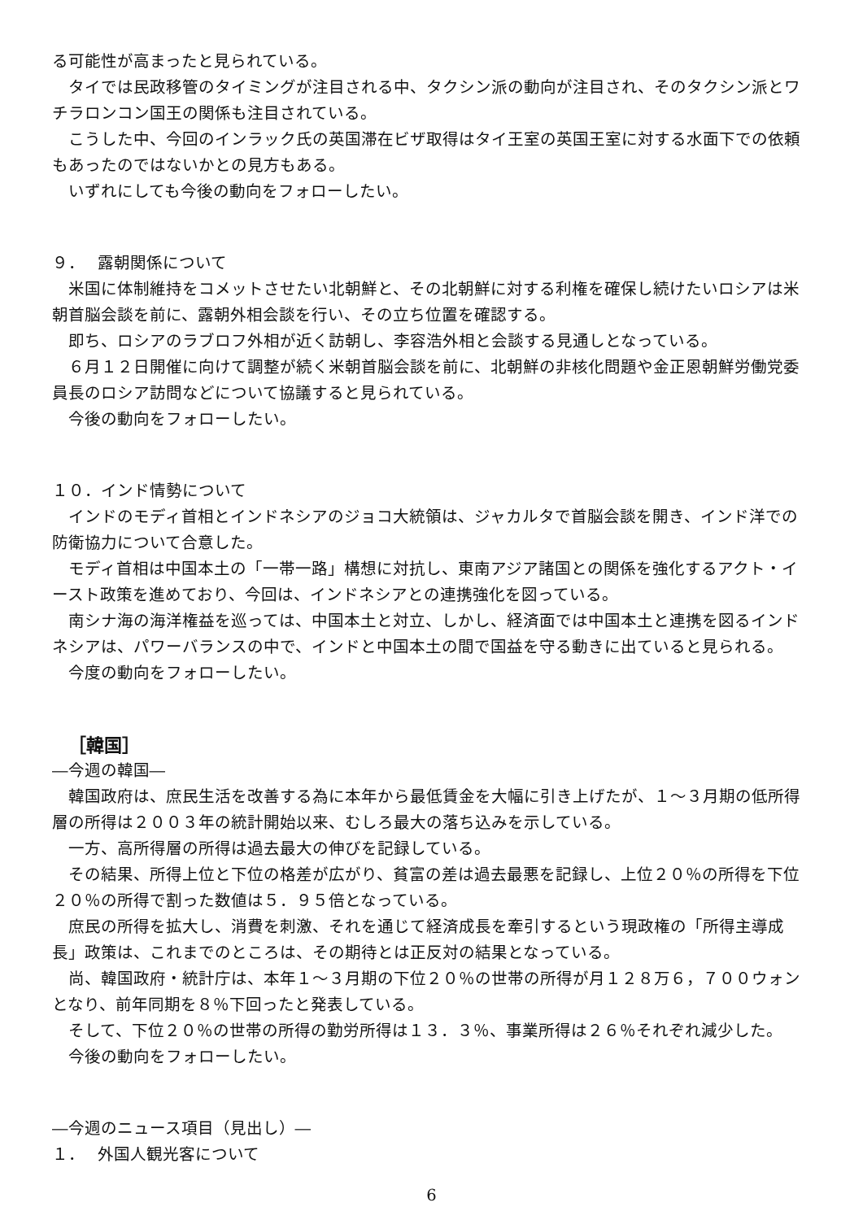る可能性が高まったと見られている。
タイでは民政移管のタイミングが注目される中、タクシン派の動向が注目され、そのタクシン派とワチラロンコン国王の関係も注目されている。
こうした中、今回のインラック氏の英国滞在ビザ取得はタイ王室の英国王室に対する水面下での依頼もあったのではないかとの見方もある。
いずれにしても今後の動向をフォローしたい。
９．　 露朝関係について
米国に体制維持をコメットさせたい北朝鮮と、その北朝鮮に対する利権を確保し続けたいロシアは米朝首脳会談を前に、露朝外相会談を行い、その立ち位置を確認する。
即ち、ロシアのラブロフ外相が近く訪朝し、李容浩外相と会談する見通しとなっている。
６月１２日開催に向けて調整が続く米朝首脳会談を前に、北朝鮮の非核化問題や金正恩朝鮮労働党委員長のロシア訪問などについて協議すると見られている。
今後の動向をフォローしたい。
１０．インド情勢について
インドのモディ首相とインドネシアのジョコ大統領は、ジャカルタで首脳会談を開き、インド洋での防衛協力について合意した。
モディ首相は中国本土の「一帯一路」構想に対抗し、東南アジア諸国との関係を強化するアクト・イースト政策を進めており、今回は、インドネシアとの連携強化を図っている。
南シナ海の海洋権益を巡っては、中国本土と対立、しかし、経済面では中国本土と連携を図るインドネシアは、パワーバランスの中で、インドと中国本土の間で国益を守る動きに出ていると見られる。
今度の動向をフォローしたい。
［韓国］
―今週の韓国―
韓国政府は、庶民生活を改善する為に本年から最低賃金を大幅に引き上げたが、１～３月期の低所得層の所得は２００３年の統計開始以来、むしろ最大の落ち込みを示している。
一方、高所得層の所得は過去最大の伸びを記録している。
その結果、所得上位と下位の格差が広がり、貧富の差は過去最悪を記録し、上位２０％の所得を下位２０％の所得で割った数値は５．９５倍となっている。
庶民の所得を拡大し、消費を刺激、それを通じて経済成長を牽引するという現政権の「所得主導成長」政策は、これまでのところは、その期待とは正反対の結果となっている。
尚、韓国政府・統計庁は、本年１～３月期の下位２０％の世帯の所得が月１２８万６，７００ウォンとなり、前年同期を８％下回ったと発表している。
そして、下位２０％の世帯の所得の勤労所得は１３．３％、事業所得は２６％それぞれ減少した。
今後の動向をフォローしたい。
―今週のニュース項目（見出し）―
１．　 外国人観光客について
6